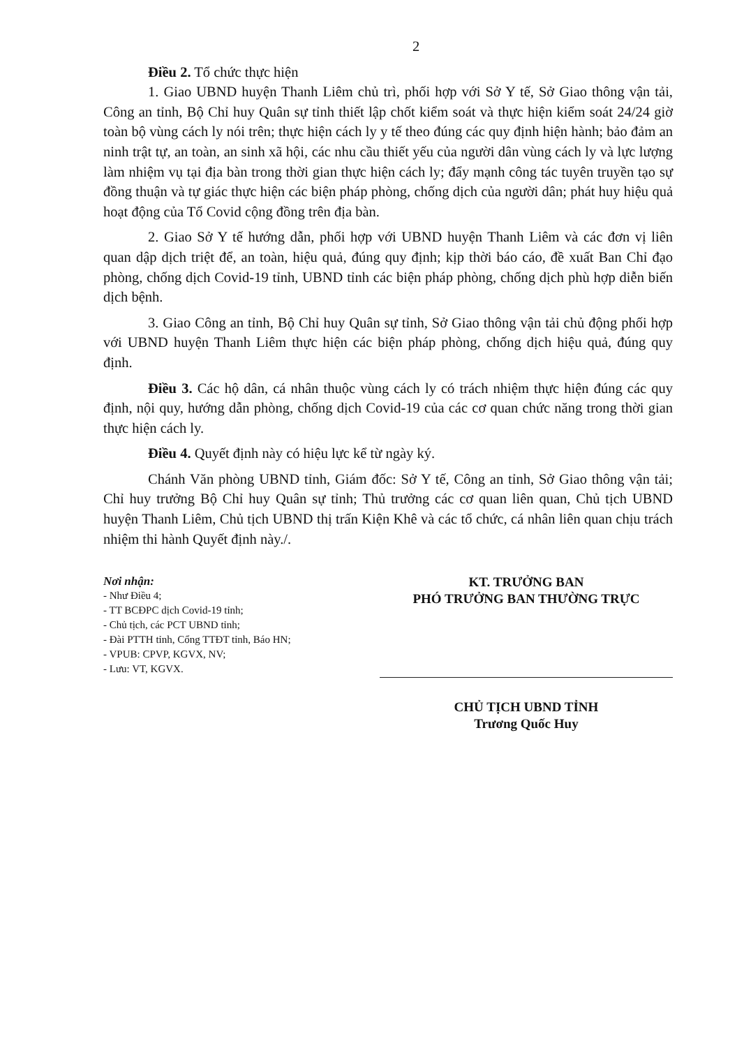2
Điều 2. Tổ chức thực hiện
1. Giao UBND huyện Thanh Liêm chủ trì, phối hợp với Sở Y tế, Sở Giao thông vận tải, Công an tỉnh, Bộ Chỉ huy Quân sự tỉnh thiết lập chốt kiểm soát và thực hiện kiểm soát 24/24 giờ toàn bộ vùng cách ly nói trên; thực hiện cách ly y tế theo đúng các quy định hiện hành; bảo đảm an ninh trật tự, an toàn, an sinh xã hội, các nhu cầu thiết yếu của người dân vùng cách ly và lực lượng làm nhiệm vụ tại địa bàn trong thời gian thực hiện cách ly; đẩy mạnh công tác tuyên truyền tạo sự đồng thuận và tự giác thực hiện các biện pháp phòng, chống dịch của người dân; phát huy hiệu quả hoạt động của Tổ Covid cộng đồng trên địa bàn.
2. Giao Sở Y tế hướng dẫn, phối hợp với UBND huyện Thanh Liêm và các đơn vị liên quan dập dịch triệt để, an toàn, hiệu quả, đúng quy định; kịp thời báo cáo, đề xuất Ban Chỉ đạo phòng, chống dịch Covid-19 tỉnh, UBND tỉnh các biện pháp phòng, chống dịch phù hợp diễn biến dịch bệnh.
3. Giao Công an tỉnh, Bộ Chỉ huy Quân sự tỉnh, Sở Giao thông vận tải chủ động phối hợp với UBND huyện Thanh Liêm thực hiện các biện pháp phòng, chống dịch hiệu quả, đúng quy định.
Điều 3. Các hộ dân, cá nhân thuộc vùng cách ly có trách nhiệm thực hiện đúng các quy định, nội quy, hướng dẫn phòng, chống dịch Covid-19 của các cơ quan chức năng trong thời gian thực hiện cách ly.
Điều 4. Quyết định này có hiệu lực kể từ ngày ký.
Chánh Văn phòng UBND tỉnh, Giám đốc: Sở Y tế, Công an tỉnh, Sở Giao thông vận tải; Chỉ huy trưởng Bộ Chỉ huy Quân sự tỉnh; Thủ trưởng các cơ quan liên quan, Chủ tịch UBND huyện Thanh Liêm, Chủ tịch UBND thị trấn Kiện Khê và các tổ chức, cá nhân liên quan chịu trách nhiệm thi hành Quyết định này./.
Nơi nhận:
- Như Điều 4;
- TT BCĐPC dịch Covid-19 tỉnh;
- Chủ tịch, các PCT UBND tỉnh;
- Đài PTTH tỉnh, Cổng TTĐT tỉnh, Báo HN;
- VPUB: CPVP, KGVX, NV;
- Lưu: VT, KGVX.
KT. TRƯỞNG BAN
PHÓ TRƯỞNG BAN THƯỜNG TRỰC
CHỦ TỊCH UBND TỈNH
Trương Quốc Huy